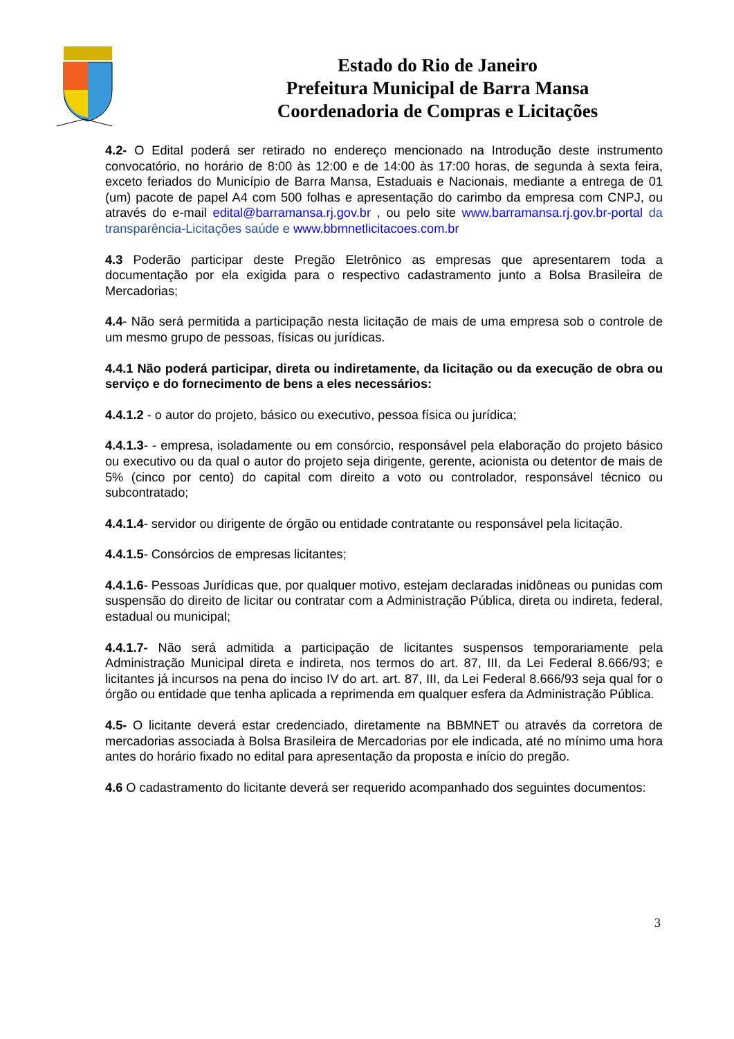Estado do Rio de Janeiro
Prefeitura Municipal de Barra Mansa
Coordenadoria de Compras e Licitações
4.2- O Edital poderá ser retirado no endereço mencionado na Introdução deste instrumento convocatório, no horário de 8:00 às 12:00 e de 14:00 às 17:00 horas, de segunda à sexta feira, exceto feriados do Município de Barra Mansa, Estaduais e Nacionais, mediante a entrega de 01 (um) pacote de papel A4 com 500 folhas e apresentação do carimbo da empresa com CNPJ, ou através do e-mail edital@barramansa.rj.gov.br , ou pelo site www.barramansa.rj.gov.br-portal da transparência-Licitações saúde e www.bbmnetlicitacoes.com.br
4.3 Poderão participar deste Pregão Eletrônico as empresas que apresentarem toda a documentação por ela exigida para o respectivo cadastramento junto a Bolsa Brasileira de Mercadorias;
4.4- Não será permitida a participação nesta licitação de mais de uma empresa sob o controle de um mesmo grupo de pessoas, físicas ou jurídicas.
4.4.1 Não poderá participar, direta ou indiretamente, da licitação ou da execução de obra ou serviço e do fornecimento de bens a eles necessários:
4.4.1.2 - o autor do projeto, básico ou executivo, pessoa física ou jurídica;
4.4.1.3- - empresa, isoladamente ou em consórcio, responsável pela elaboração do projeto básico ou executivo ou da qual o autor do projeto seja dirigente, gerente, acionista ou detentor de mais de 5% (cinco por cento) do capital com direito a voto ou controlador, responsável técnico ou subcontratado;
4.4.1.4- servidor ou dirigente de órgão ou entidade contratante ou responsável pela licitação.
4.4.1.5- Consórcios de empresas licitantes;
4.4.1.6- Pessoas Jurídicas que, por qualquer motivo, estejam declaradas inidôneas ou punidas com suspensão do direito de licitar ou contratar com a Administração Pública, direta ou indireta, federal, estadual ou municipal;
4.4.1.7- Não será admitida a participação de licitantes suspensos temporariamente pela Administração Municipal direta e indireta, nos termos do art. 87, III, da Lei Federal 8.666/93; e licitantes já incursos na pena do inciso IV do art. art. 87, III, da Lei Federal 8.666/93 seja qual for o órgão ou entidade que tenha aplicada a reprimenda em qualquer esfera da Administração Pública.
4.5- O licitante deverá estar credenciado, diretamente na BBMNET ou através da corretora de mercadorias associada à Bolsa Brasileira de Mercadorias por ele indicada, até no mínimo uma hora antes do horário fixado no edital para apresentação da proposta e início do pregão.
4.6 O cadastramento do licitante deverá ser requerido acompanhado dos seguintes documentos:
3